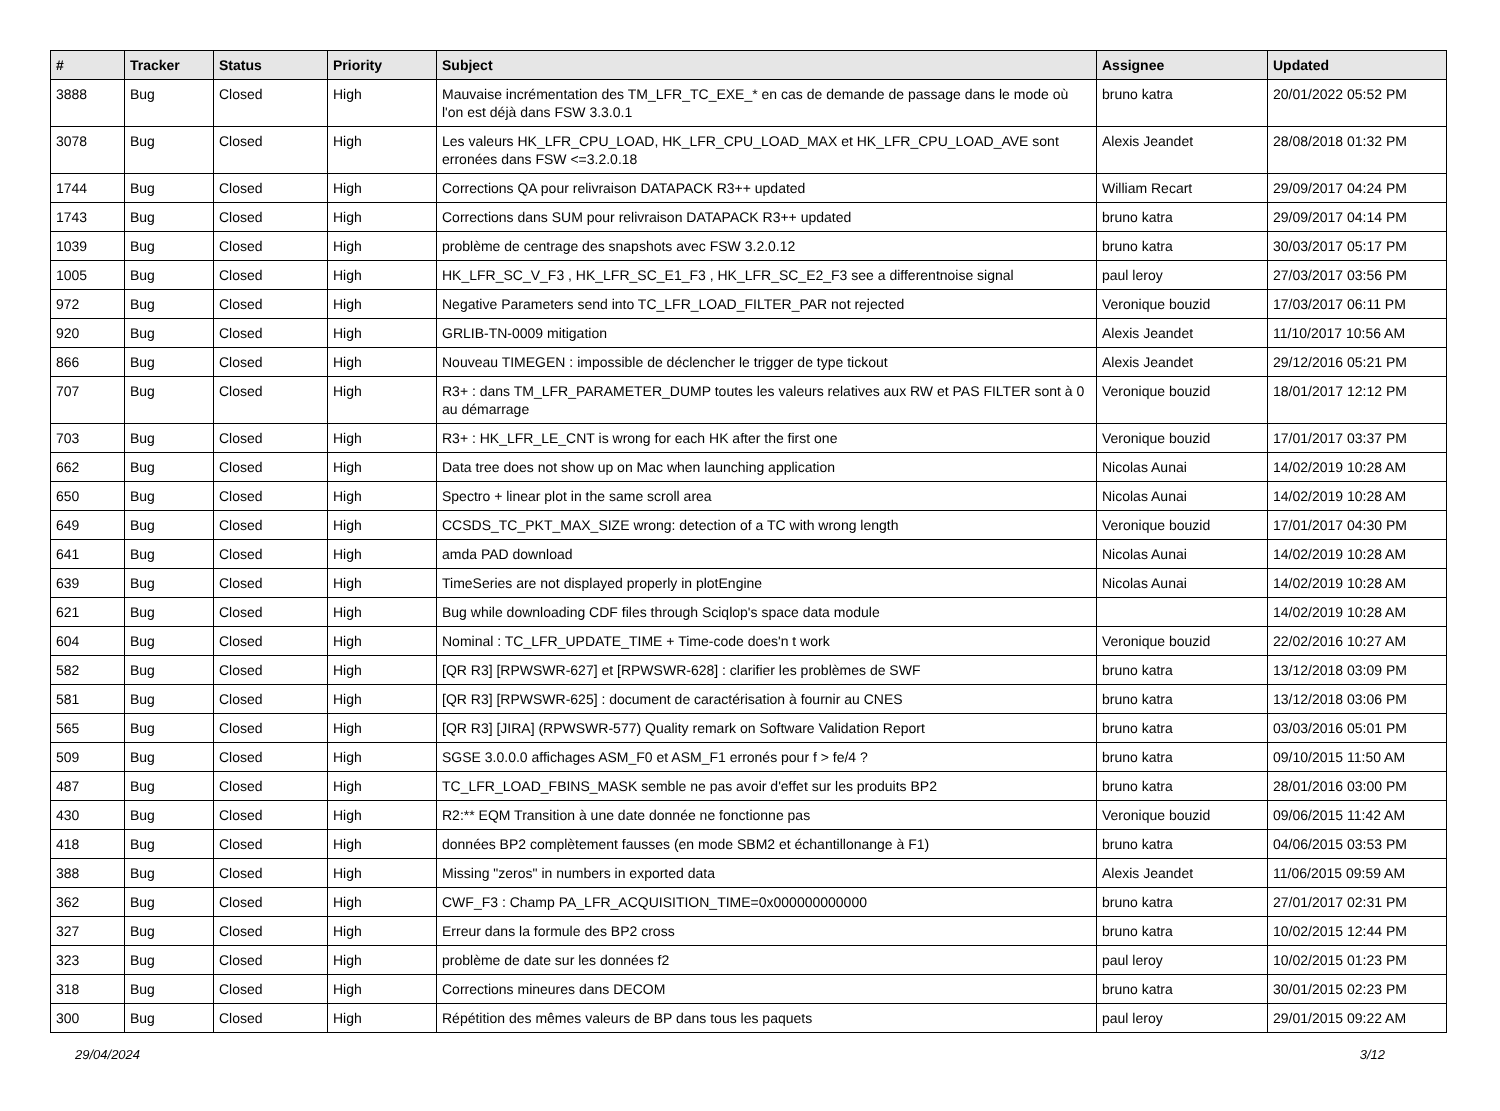| # | Tracker | Status | Priority | Subject | Assignee | Updated |
| --- | --- | --- | --- | --- | --- | --- |
| 3888 | Bug | Closed | High | Mauvaise incrémentation des TM_LFR_TC_EXE_* en cas de demande de passage dans le mode où l'on est déjà dans FSW 3.3.0.1 | bruno katra | 20/01/2022 05:52 PM |
| 3078 | Bug | Closed | High | Les valeurs HK_LFR_CPU_LOAD, HK_LFR_CPU_LOAD_MAX et HK_LFR_CPU_LOAD_AVE sont erronées dans FSW <=3.2.0.18 | Alexis Jeandet | 28/08/2018 01:32 PM |
| 1744 | Bug | Closed | High | Corrections QA pour relivraison DATAPACK R3++ updated | William Recart | 29/09/2017 04:24 PM |
| 1743 | Bug | Closed | High | Corrections dans SUM pour relivraison DATAPACK R3++ updated | bruno katra | 29/09/2017 04:14 PM |
| 1039 | Bug | Closed | High | problème de centrage des snapshots avec FSW 3.2.0.12 | bruno katra | 30/03/2017 05:17 PM |
| 1005 | Bug | Closed | High | HK_LFR_SC_V_F3 , HK_LFR_SC_E1_F3 , HK_LFR_SC_E2_F3 see a differentnoise signal | paul leroy | 27/03/2017 03:56 PM |
| 972 | Bug | Closed | High | Negative Parameters send into TC_LFR_LOAD_FILTER_PAR not rejected | Veronique bouzid | 17/03/2017 06:11 PM |
| 920 | Bug | Closed | High | GRLIB-TN-0009 mitigation | Alexis Jeandet | 11/10/2017 10:56 AM |
| 866 | Bug | Closed | High | Nouveau TIMEGEN : impossible de déclencher le trigger de type tickout | Alexis Jeandet | 29/12/2016 05:21 PM |
| 707 | Bug | Closed | High | R3+ : dans TM_LFR_PARAMETER_DUMP toutes les valeurs relatives aux RW et PAS FILTER sont à 0 au démarrage | Veronique bouzid | 18/01/2017 12:12 PM |
| 703 | Bug | Closed | High | R3+ : HK_LFR_LE_CNT is wrong for each HK after the first one | Veronique bouzid | 17/01/2017 03:37 PM |
| 662 | Bug | Closed | High | Data tree does not show up on Mac when launching application | Nicolas Aunai | 14/02/2019 10:28 AM |
| 650 | Bug | Closed | High | Spectro + linear plot in the same scroll area | Nicolas Aunai | 14/02/2019 10:28 AM |
| 649 | Bug | Closed | High | CCSDS_TC_PKT_MAX_SIZE wrong: detection of a TC with wrong length | Veronique bouzid | 17/01/2017 04:30 PM |
| 641 | Bug | Closed | High | amda PAD download | Nicolas Aunai | 14/02/2019 10:28 AM |
| 639 | Bug | Closed | High | TimeSeries are not displayed properly in plotEngine | Nicolas Aunai | 14/02/2019 10:28 AM |
| 621 | Bug | Closed | High | Bug while downloading CDF files through Sciqlop's space data module | | 14/02/2019 10:28 AM |
| 604 | Bug | Closed | High | Nominal : TC_LFR_UPDATE_TIME + Time-code does'n t work | Veronique bouzid | 22/02/2016 10:27 AM |
| 582 | Bug | Closed | High | [QR R3] [RPWSWR-627] et [RPWSWR-628] : clarifier les problèmes de SWF | bruno katra | 13/12/2018 03:09 PM |
| 581 | Bug | Closed | High | [QR R3] [RPWSWR-625] : document de caractérisation à fournir au CNES | bruno katra | 13/12/2018 03:06 PM |
| 565 | Bug | Closed | High | [QR R3] [JIRA] (RPWSWR-577) Quality remark on Software Validation Report | bruno katra | 03/03/2016 05:01 PM |
| 509 | Bug | Closed | High | SGSE 3.0.0.0 affichages ASM_F0 et ASM_F1 erronés pour f > fe/4 ? | bruno katra | 09/10/2015 11:50 AM |
| 487 | Bug | Closed | High | TC_LFR_LOAD_FBINS_MASK semble ne pas avoir d'effet sur les produits BP2 | bruno katra | 28/01/2016 03:00 PM |
| 430 | Bug | Closed | High | R2:** EQM Transition à une date donnée ne fonctionne pas | Veronique bouzid | 09/06/2015 11:42 AM |
| 418 | Bug | Closed | High | données BP2 complètement fausses (en mode SBM2 et échantillonange à F1) | bruno katra | 04/06/2015 03:53 PM |
| 388 | Bug | Closed | High | Missing "zeros" in numbers in exported data | Alexis Jeandet | 11/06/2015 09:59 AM |
| 362 | Bug | Closed | High | CWF_F3 : Champ PA_LFR_ACQUISITION_TIME=0x000000000000 | bruno katra | 27/01/2017 02:31 PM |
| 327 | Bug | Closed | High | Erreur dans la formule des BP2 cross | bruno katra | 10/02/2015 12:44 PM |
| 323 | Bug | Closed | High | problème de date sur les données f2 | paul leroy | 10/02/2015 01:23 PM |
| 318 | Bug | Closed | High | Corrections mineures dans DECOM | bruno katra | 30/01/2015 02:23 PM |
| 300 | Bug | Closed | High | Répétition des mêmes valeurs de BP dans tous les paquets | paul leroy | 29/01/2015 09:22 AM |
29/04/2024 3/12